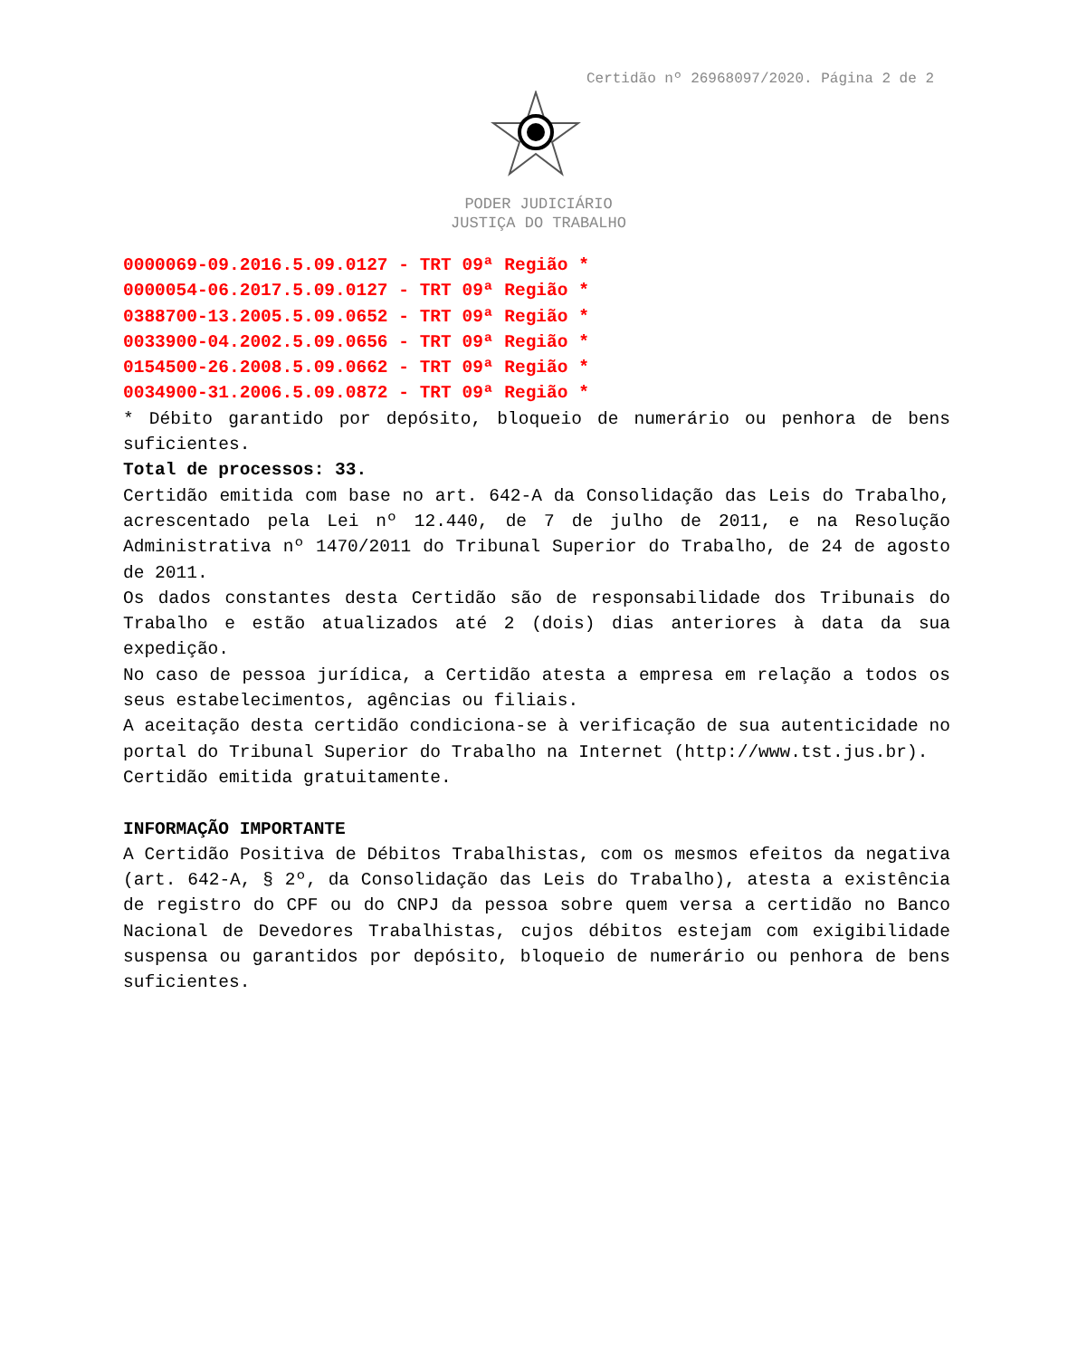Certidão nº 26968097/2020. Página 2 de 2
PODER JUDICIÁRIO
JUSTIÇA DO TRABALHO
0000069-09.2016.5.09.0127 - TRT 09ª Região *
0000054-06.2017.5.09.0127 - TRT 09ª Região *
0388700-13.2005.5.09.0652 - TRT 09ª Região *
0033900-04.2002.5.09.0656 - TRT 09ª Região *
0154500-26.2008.5.09.0662 - TRT 09ª Região *
0034900-31.2006.5.09.0872 - TRT 09ª Região *
* Débito garantido por depósito, bloqueio de numerário ou penhora de bens suficientes.
Total de processos: 33.
Certidão emitida com base no art. 642-A da Consolidação das Leis do Trabalho, acrescentado pela Lei nº 12.440, de 7 de julho de 2011, e na Resolução Administrativa nº 1470/2011 do Tribunal Superior do Trabalho, de 24 de agosto de 2011.
Os dados constantes desta Certidão são de responsabilidade dos Tribunais do Trabalho e estão atualizados até 2 (dois) dias anteriores à data da sua expedição.
No caso de pessoa jurídica, a Certidão atesta a empresa em relação a todos os seus estabelecimentos, agências ou filiais.
A aceitação desta certidão condiciona-se à verificação de sua autenticidade no portal do Tribunal Superior do Trabalho na Internet (http://www.tst.jus.br).
Certidão emitida gratuitamente.
INFORMAÇÃO IMPORTANTE
A Certidão Positiva de Débitos Trabalhistas, com os mesmos efeitos da negativa (art. 642-A, § 2º, da Consolidação das Leis do Trabalho), atesta a existência de registro do CPF ou do CNPJ da pessoa sobre quem versa a certidão no Banco Nacional de Devedores Trabalhistas, cujos débitos estejam com exigibilidade suspensa ou garantidos por depósito, bloqueio de numerário ou penhora de bens suficientes.